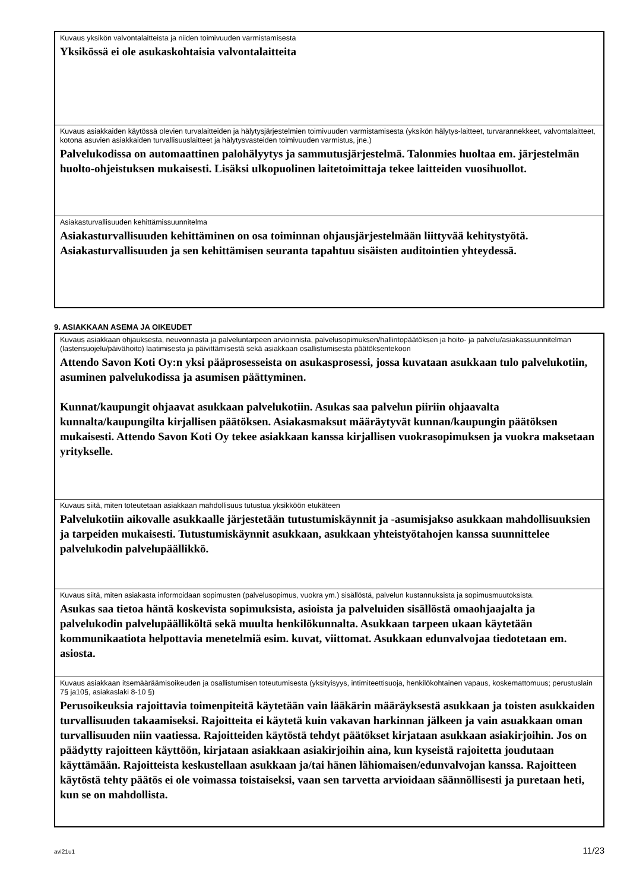Kuvaus yksikön valvontalaitteista ja niiden toimivuuden varmistamisesta
Yksikössä ei ole asukaskohtaisia valvontalaitteita
Kuvaus asiakkaiden käytössä olevien turvalaitteiden ja hälytysjärjestelmien toimivuuden varmistamisesta (yksikön hälytys-laitteet, turvarannekkeet, valvontalaitteet, kotona asuvien asiakkaiden turvallisuuslaitteet ja hälytysvasteiden toimivuuden varmistus, jne.)
Palvelukodissa on automaattinen palohälyytys ja sammutusjärjestelmä. Talonmies huoltaa em. järjestelmän huolto-ohjeistuksen mukaisesti. Lisäksi ulkopuolinen laitetoimittaja tekee laitteiden vuosihuollot.
Asiakasturvallisuuden kehittämissuunnitelma
Asiakasturvallisuuden kehittäminen on osa toiminnan ohjausjärjestelmään liittyvää kehitystyötä. Asiakasturvallisuuden ja sen kehittämisen seuranta tapahtuu sisäisten auditointien yhteydessä.
9. ASIAKKAAN ASEMA JA OIKEUDET
Kuvaus asiakkaan ohjauksesta, neuvonnasta ja palveluntarpeen arvioinnista, palvelusopimuksen/hallintopäätöksen ja hoito- ja palvelu/asiakassuunnitelman (lastensuojelu/päivähoito) laatimisesta ja päivittämisestä sekä asiakkaan osallistumisesta päätöksentekoon
Attendo Savon Koti Oy:n yksi pääprosesseista on asukasprosessi, jossa kuvataan asukkaan tulo palvelukotiin, asuminen palvelukodissa ja asumisen päättyminen.
Kunnat/kaupungit ohjaavat asukkaan palvelukotiin. Asukas saa palvelun piiriin ohjaavalta kunnalta/kaupungilta kirjallisen päätöksen. Asiakasmaksut määräytyvät kunnan/kaupungin päätöksen mukaisesti. Attendo Savon Koti Oy tekee asiakkaan kanssa kirjallisen vuokrasopimuksen ja vuokra maksetaan yritykselle.
Kuvaus siitä, miten toteutetaan asiakkaan mahdollisuus tutustua yksikköön etukäteen
Palvelukotiin aikovalle asukkaalle järjestetään tutustumiskäynnit ja -asumisjakso asukkaan mahdollisuuksien ja tarpeiden mukaisesti. Tutustumiskäynnit asukkaan, asukkaan yhteistyötahojen kanssa suunnittelee palvelukodin palvelupäällikkö.
Kuvaus siitä, miten asiakasta informoidaan sopimusten (palvelusopimus, vuokra ym.) sisällöstä, palvelun kustannuksista ja sopimusmuutoksista.
Asukas saa tietoa häntä koskevista sopimuksista, asioista ja palveluiden sisällöstä omaohjaajalta ja palvelukodin palvelupäälliköltä sekä muulta henkilökunnalta. Asukkaan tarpeen ukaan käytetään kommunikaatiota helpottavia menetelmiä esim. kuvat, viittomat. Asukkaan edunvalvojaa tiedotetaan em. asiosta.
Kuvaus asiakkaan itsemääräämisoikeuden ja osallistumisen toteutumisesta (yksityisyys, intimiteettisuoja, henkilökohtainen vapaus, koskemattomuus; perustuslain 7§ ja10§, asiakaslaki 8-10 §)
Perusoikeuksia rajoittavia toimenpiteitä käytetään vain lääkärin määräyksestä asukkaan ja toisten asukkaiden turvallisuuden takaamiseksi. Rajoitteita ei käytetä kuin vakavan harkinnan jälkeen ja vain asuakkaan oman turvallisuuden niin vaatiessa. Rajoitteiden käytöstä tehdyt päätökset kirjataan asukkaan asiakirjoihin. Jos on päädytty rajoitteen käyttöön, kirjataan asiakkaan asiakirjoihin aina, kun kyseistä rajoitetta joudutaan käyttämään. Rajoitteista keskustellaan asukkaan ja/tai hänen lähiomaisen/edunvalvojan kanssa. Rajoitteen käytöstä tehty päätös ei ole voimassa toistaiseksi, vaan sen tarvetta arvioidaan säännöllisesti ja puretaan heti, kun se on mahdollista.
avi21u1 11/23